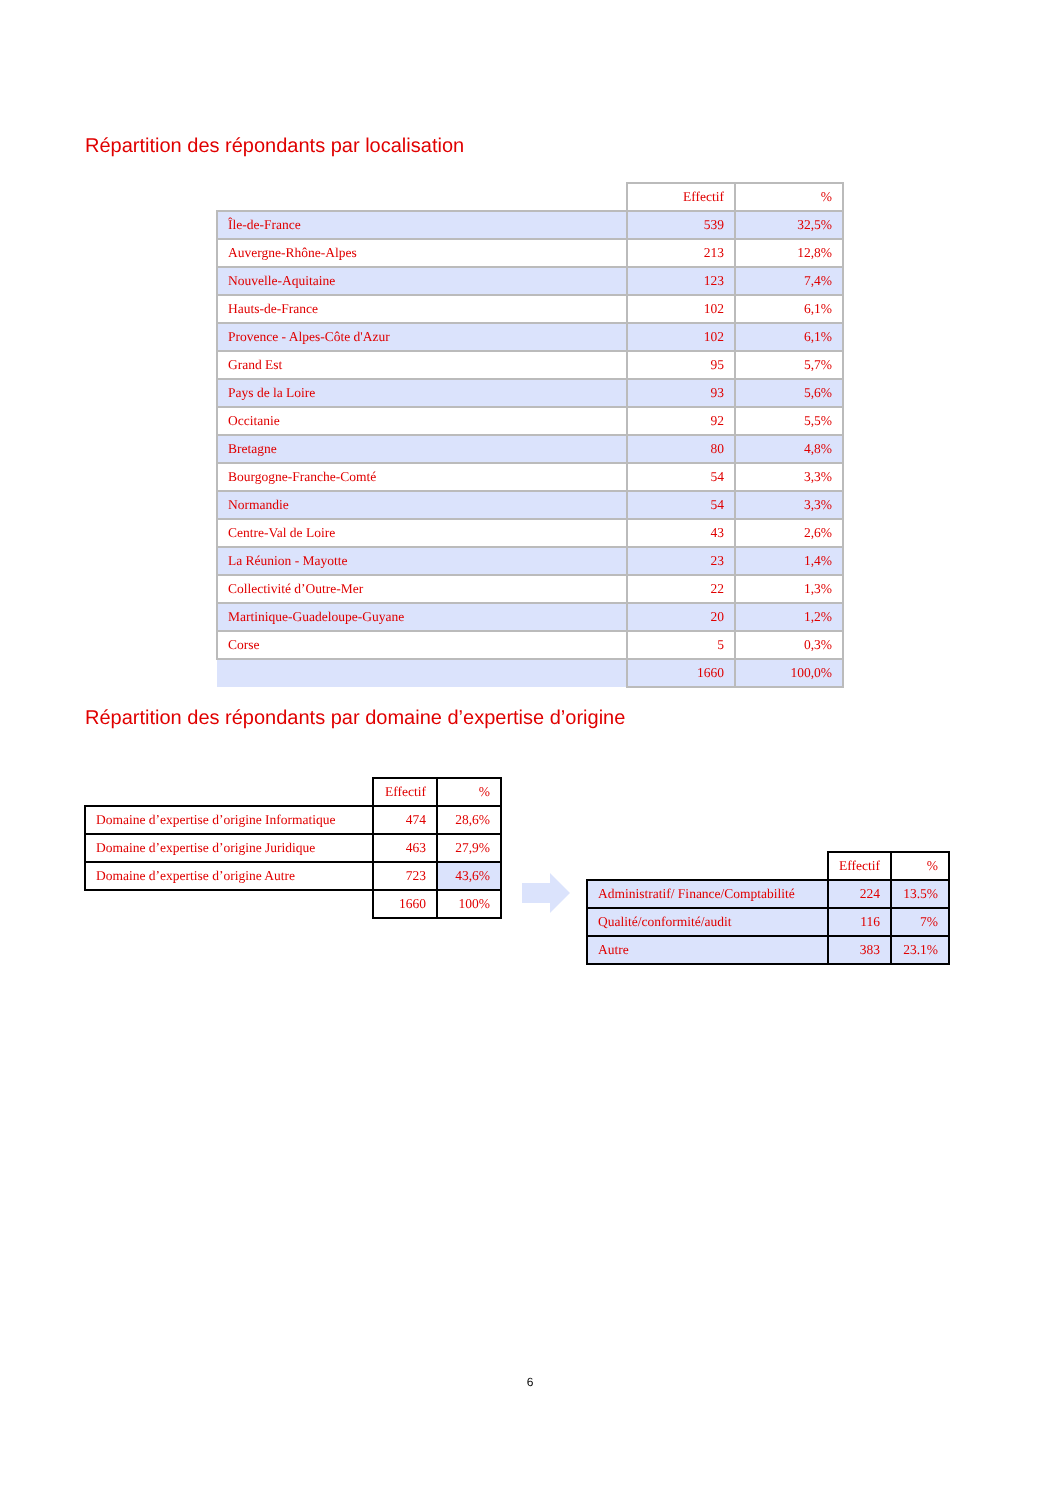Répartition des répondants par localisation
| | Effectif | % |
| --- | --- | --- |
| Île-de-France | 539 | 32,5% |
| Auvergne-Rhône-Alpes | 213 | 12,8% |
| Nouvelle-Aquitaine | 123 | 7,4% |
| Hauts-de-France | 102 | 6,1% |
| Provence - Alpes-Côte d'Azur | 102 | 6,1% |
| Grand Est | 95 | 5,7% |
| Pays de la Loire | 93 | 5,6% |
| Occitanie | 92 | 5,5% |
| Bretagne | 80 | 4,8% |
| Bourgogne-Franche-Comté | 54 | 3,3% |
| Normandie | 54 | 3,3% |
| Centre-Val de Loire | 43 | 2,6% |
| La Réunion - Mayotte | 23 | 1,4% |
| Collectivité d’Outre-Mer | 22 | 1,3% |
| Martinique-Guadeloupe-Guyane | 20 | 1,2% |
| Corse | 5 | 0,3% |
| | 1660 | 100,0% |
Répartition des répondants par domaine d’expertise d’origine
| | Effectif | % |
| --- | --- | --- |
| Domaine d’expertise d’origine Informatique | 474 | 28,6% |
| Domaine d’expertise d’origine Juridique | 463 | 27,9% |
| Domaine d’expertise d’origine Autre | 723 | 43,6% |
| | 1660 | 100% |
| | Effectif | % |
| --- | --- | --- |
| Administratif/ Finance/Comptabilité | 224 | 13.5% |
| Qualité/conformité/audit | 116 | 7% |
| Autre | 383 | 23.1% |
6